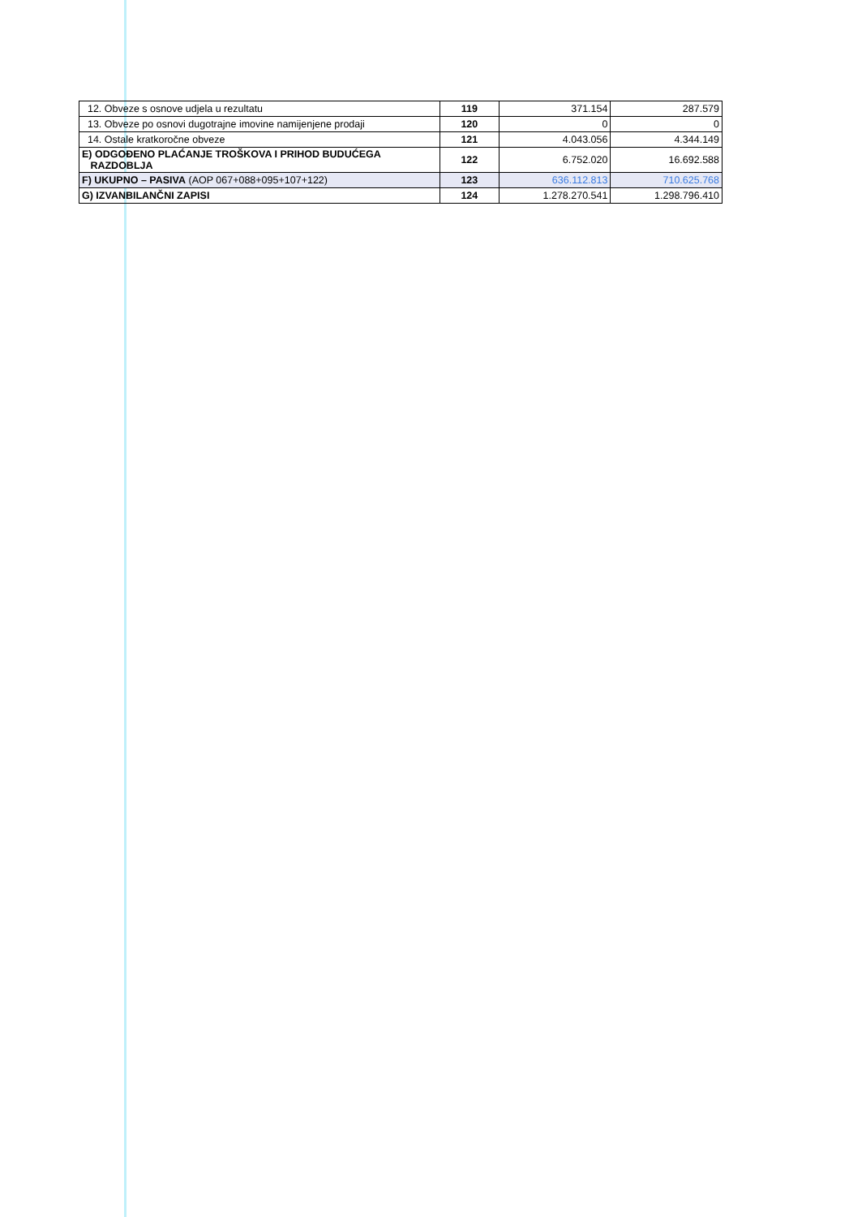| 12. Obveze s osnove udjela u rezultatu | 119 | 371.154 | 287.579 |
| 13. Obveze po osnovi dugotrajne imovine namijenjene prodaji | 120 | 0 | 0 |
| 14. Ostale kratkoročne obveze | 121 | 4.043.056 | 4.344.149 |
| E) ODGOĐENO PLAĆANJE TROŠKOVA I PRIHOD BUDUĆEGA RAZDOBLJA | 122 | 6.752.020 | 16.692.588 |
| F) UKUPNO – PASIVA (AOP 067+088+095+107+122) | 123 | 636.112.813 | 710.625.768 |
| G) IZVANBILANČNI ZAPISI | 124 | 1.278.270.541 | 1.298.796.410 |